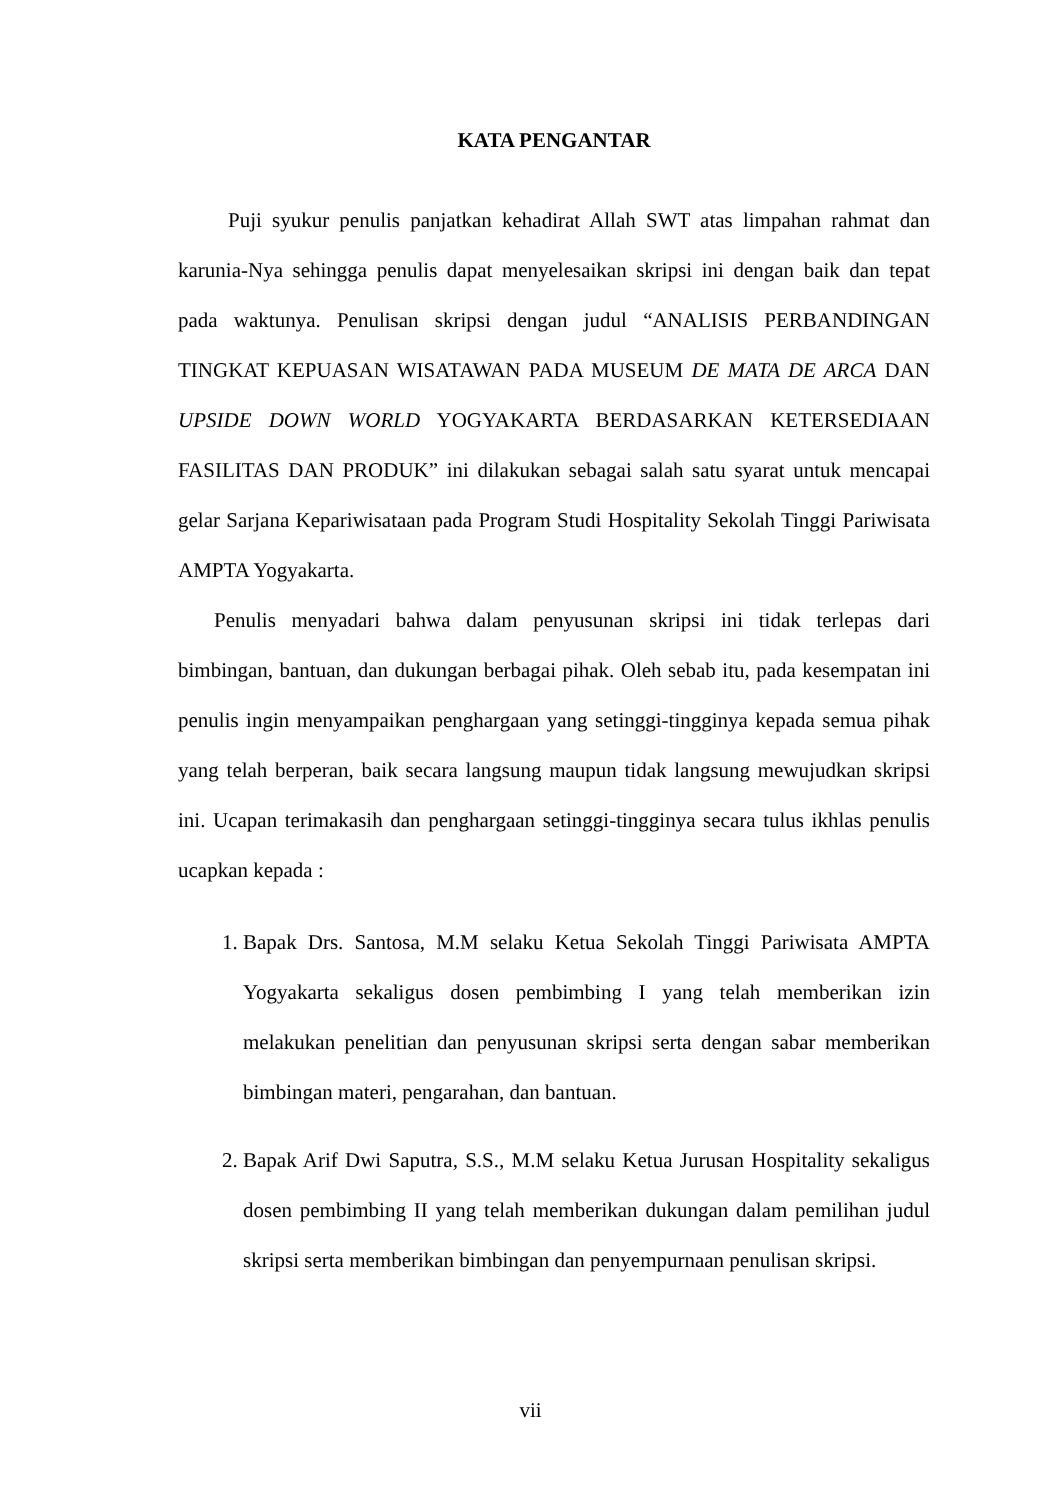KATA PENGANTAR
Puji syukur penulis panjatkan kehadirat Allah SWT atas limpahan rahmat dan karunia-Nya sehingga penulis dapat menyelesaikan skripsi ini dengan baik dan tepat pada waktunya. Penulisan skripsi dengan judul “ANALISIS PERBANDINGAN TINGKAT KEPUASAN WISATAWAN PADA MUSEUM DE MATA DE ARCA DAN UPSIDE DOWN WORLD YOGYAKARTA BERDASARKAN KETERSEDIAAN FASILITAS DAN PRODUK” ini dilakukan sebagai salah satu syarat untuk mencapai gelar Sarjana Kepariwisataan pada Program Studi Hospitality Sekolah Tinggi Pariwisata AMPTA Yogyakarta.
Penulis menyadari bahwa dalam penyusunan skripsi ini tidak terlepas dari bimbingan, bantuan, dan dukungan berbagai pihak. Oleh sebab itu, pada kesempatan ini penulis ingin menyampaikan penghargaan yang setinggi-tingginya kepada semua pihak yang telah berperan, baik secara langsung maupun tidak langsung mewujudkan skripsi ini. Ucapan terimakasih dan penghargaan setinggi-tingginya secara tulus ikhlas penulis ucapkan kepada :
1. Bapak Drs. Santosa, M.M selaku Ketua Sekolah Tinggi Pariwisata AMPTA Yogyakarta sekaligus dosen pembimbing I yang telah memberikan izin melakukan penelitian dan penyusunan skripsi serta dengan sabar memberikan bimbingan materi, pengarahan, dan bantuan.
2. Bapak Arif Dwi Saputra, S.S., M.M selaku Ketua Jurusan Hospitality sekaligus dosen pembimbing II yang telah memberikan dukungan dalam pemilihan judul skripsi serta memberikan bimbingan dan penyempurnaan penulisan skripsi.
vii